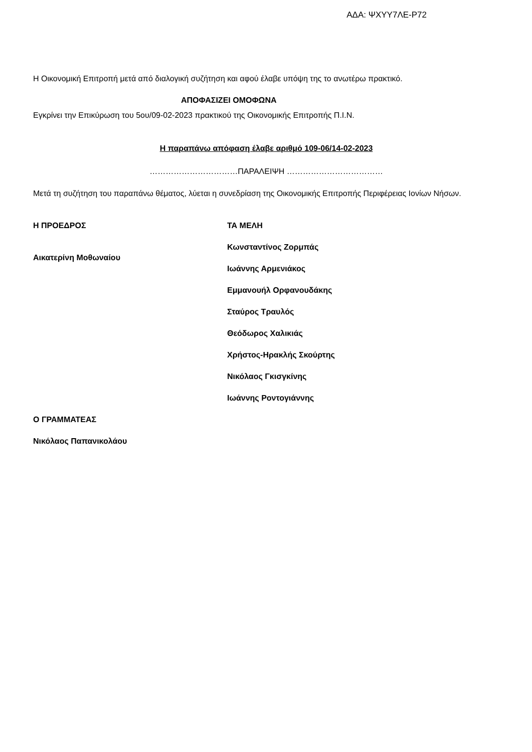ΑΔΑ: ΨΧΥΥ7ΛΕ-Ρ72
Η Οικονομική Επιτροπή μετά από διαλογική συζήτηση και αφού έλαβε υπόψη της το ανωτέρω πρακτικό.
ΑΠΟΦΑΣΙΖΕΙ ΟΜΟΦΩΝΑ
Εγκρίνει την Επικύρωση του 5ου/09-02-2023 πρακτικού της Οικονομικής Επιτροπής Π.Ι.Ν.
Η παραπάνω απόφαση έλαβε αριθμό 109-06/14-02-2023
……………………………ΠΑΡΑΛΕΙΨΗ ………………………………
Μετά τη συζήτηση του παραπάνω θέματος, λύεται η συνεδρίαση της Οικονομικής Επιτροπής Περιφέρειας Ιονίων Νήσων.
Η ΠΡΟΕΔΡΟΣ
Αικατερίνη Μοθωναίου
ΤΑ ΜΕΛΗ
Κωνσταντίνος Ζορμπάς
Ιωάννης Αρμενιάκος
Εμμανουήλ Ορφανουδάκης
Σταύρος Τραυλός
Θεόδωρος Χαλικιάς
Χρήστος-Ηρακλής Σκούρτης
Νικόλαος Γκισγκίνης
Ιωάννης Ροντογιάννης
Ο ΓΡΑΜΜΑΤΕΑΣ
Νικόλαος Παπανικολάου